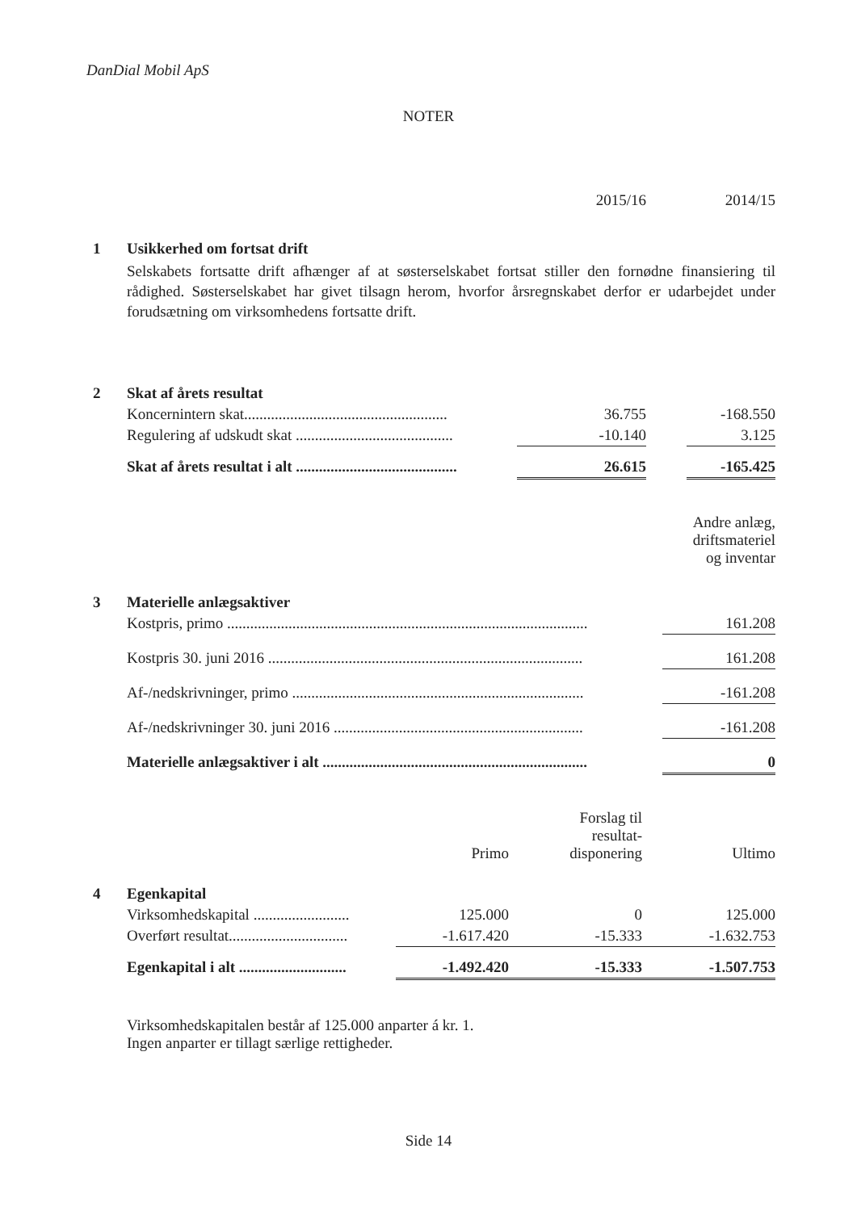DanDial Mobil ApS
NOTER
| | | 2015/16 | | 2014/15 |
| 1 | Usikkerhed om fortsat drift | | | |
| | Selskabets fortsatte drift afhænger af at søsterselskabet fortsat stiller den fornødne finansiering til rådighed. Søsterselskabet har givet tilsagn herom, hvorfor årsregnskabet derfor er udarbejdet under forudsætning om virksomhedens fortsatte drift. | | | |
| 2 | Skat af årets resultat | | | |
| | Koncernintern skat..................................................... | 36.755 | | -168.550 |
| | Regulering af udskudt skat ......................................... | -10.140 | | 3.125 |
| | Skat af årets resultat i alt .......................................... | 26.615 | | -165.425 |
| | | Andre anlæg, driftsmateriel og inventar |
| 3 | Materielle anlægsaktiver | |
| | Kostpris, primo .............................................................................................. | 161.208 |
| | Kostpris 30. juni 2016 .................................................................................. | 161.208 |
| | Af-/nedskrivninger, primo ............................................................................ | -161.208 |
| | Af-/nedskrivninger 30. juni 2016 ................................................................. | -161.208 |
| | Materielle anlægsaktiver i alt ..................................................................... | 0 |
| | | Primo | Forslag til resultat- disponering | Ultimo |
| 4 | Egenkapital | | | |
| | Virksomhedskapital ......................... | 125.000 | 0 | 125.000 |
| | Overført resultat............................... | -1.617.420 | -15.333 | -1.632.753 |
| | Egenkapital i alt ............................ | -1.492.420 | -15.333 | -1.507.753 |
Virksomhedskapitalen består af 125.000 anparter á kr. 1.
Ingen anparter er tillagt særlige rettigheder.
Side 14